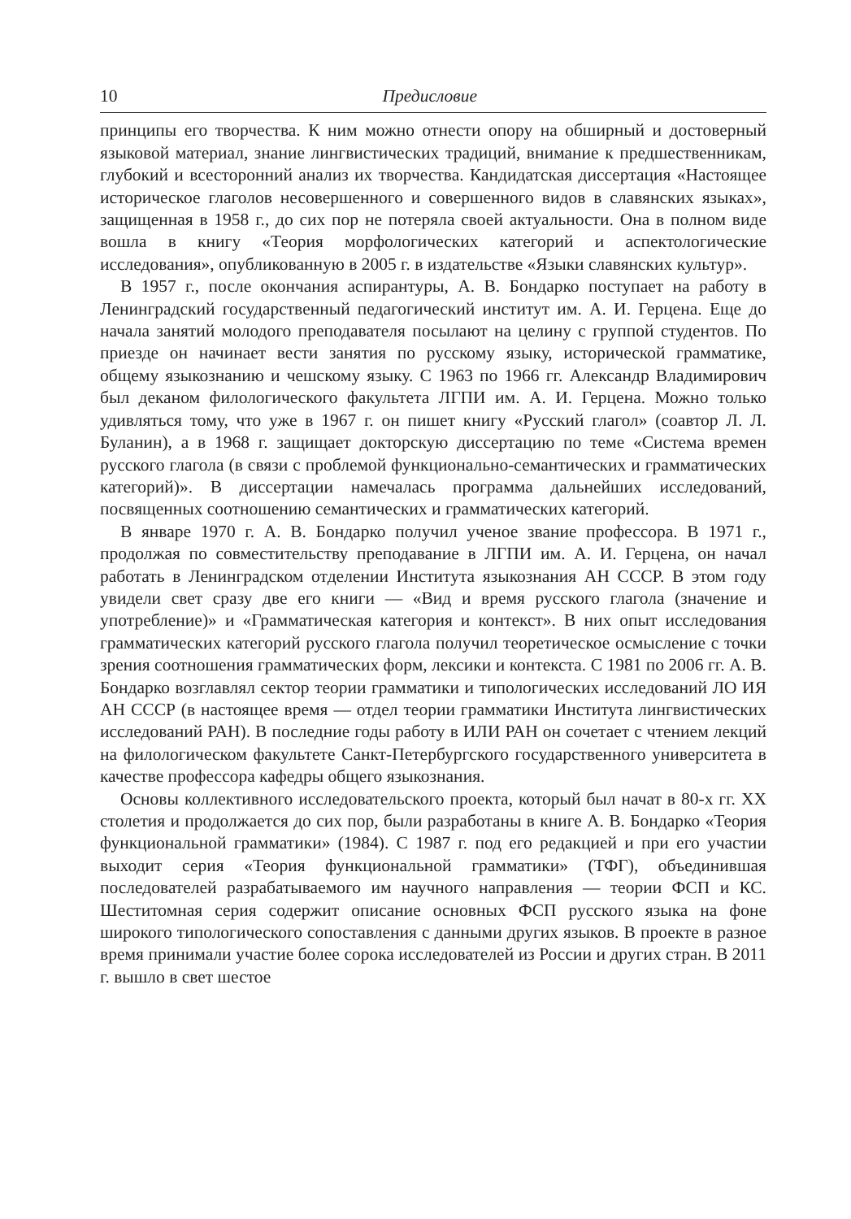10 Предисловие
принципы его творчества. К ним можно отнести опору на обширный и достоверный языковой материал, знание лингвистических традиций, внимание к предшественникам, глубокий и всесторонний анализ их творчества. Кандидатская диссертация «Настоящее историческое глаголов несовершенного и совершенного видов в славянских языках», защищенная в 1958 г., до сих пор не потеряла своей актуальности. Она в полном виде вошла в книгу «Теория морфологических категорий и аспектологические исследования», опубликованную в 2005 г. в издательстве «Языки славянских культур».
В 1957 г., после окончания аспирантуры, А. В. Бондарко поступает на работу в Ленинградский государственный педагогический институт им. А. И. Герцена. Еще до начала занятий молодого преподавателя посылают на целину с группой студентов. По приезде он начинает вести занятия по русскому языку, исторической грамматике, общему языкознанию и чешскому языку. С 1963 по 1966 гг. Александр Владимирович был деканом филологического факультета ЛГПИ им. А. И. Герцена. Можно только удивляться тому, что уже в 1967 г. он пишет книгу «Русский глагол» (соавтор Л. Л. Буланин), а в 1968 г. защищает докторскую диссертацию по теме «Система времен русского глагола (в связи с проблемой функционально-семантических и грамматических категорий)». В диссертации намечалась программа дальнейших исследований, посвященных соотношению семантических и грамматических категорий.
В январе 1970 г. А. В. Бондарко получил ученое звание профессора. В 1971 г., продолжая по совместительству преподавание в ЛГПИ им. А. И. Герцена, он начал работать в Ленинградском отделении Института языкознания АН СССР. В этом году увидели свет сразу две его книги — «Вид и время русского глагола (значение и употребление)» и «Грамматическая категория и контекст». В них опыт исследования грамматических категорий русского глагола получил теоретическое осмысление с точки зрения соотношения грамматических форм, лексики и контекста. С 1981 по 2006 гг. А. В. Бондарко возглавлял сектор теории грамматики и типологических исследований ЛО ИЯ АН СССР (в настоящее время — отдел теории грамматики Института лингвистических исследований РАН). В последние годы работу в ИЛИ РАН он сочетает с чтением лекций на филологическом факультете Санкт-Петербургского государственного университета в качестве профессора кафедры общего языкознания.
Основы коллективного исследовательского проекта, который был начат в 80-х гг. XX столетия и продолжается до сих пор, были разработаны в книге А. В. Бондарко «Теория функциональной грамматики» (1984). С 1987 г. под его редакцией и при его участии выходит серия «Теория функциональной грамматики» (ТФГ), объединившая последователей разрабатываемого им научного направления — теории ФСП и КС. Шеститомная серия содержит описание основных ФСП русского языка на фоне широкого типологического сопоставления с данными других языков. В проекте в разное время принимали участие более сорока исследователей из России и других стран. В 2011 г. вышло в свет шестое